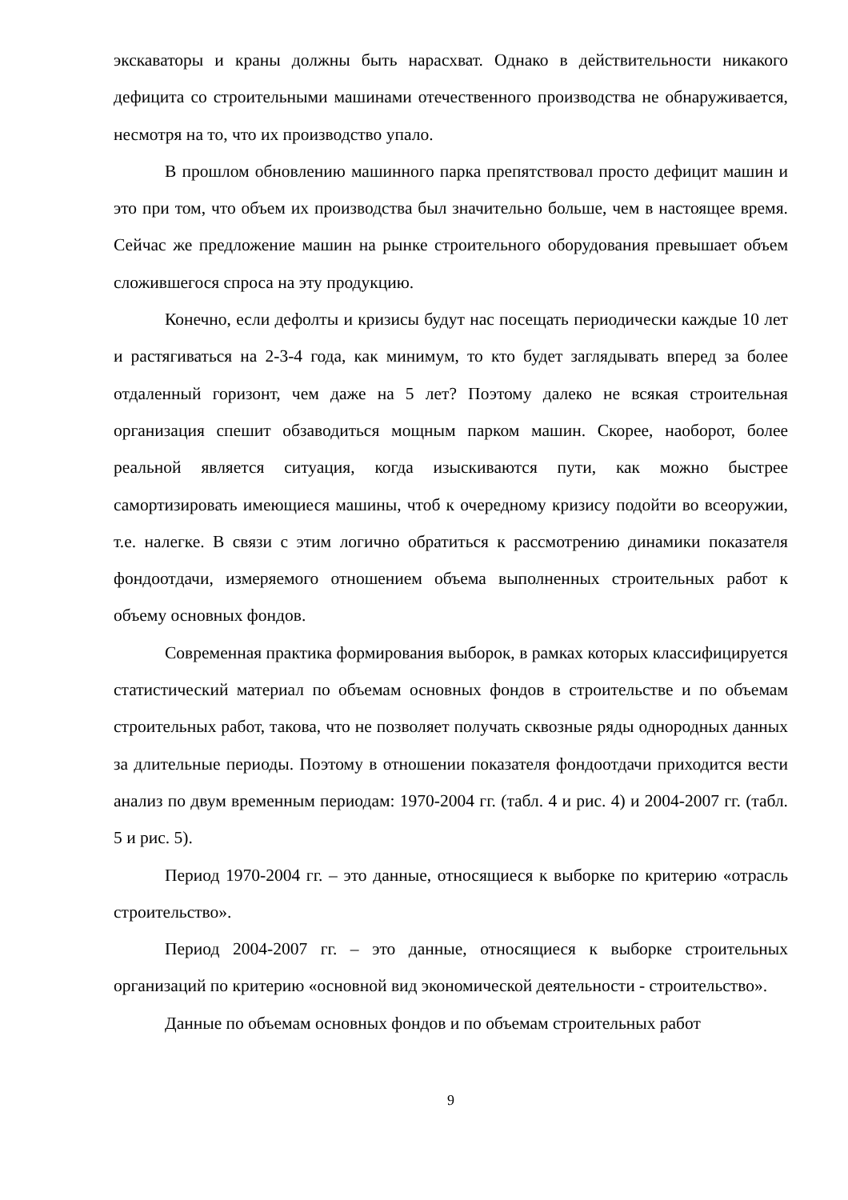экскаваторы и краны должны быть нарасхват. Однако в действительности никакого дефицита со строительными машинами отечественного производства не обнаруживается, несмотря на то, что их производство упало.
В прошлом обновлению машинного парка препятствовал просто дефицит машин и это при том, что объем их производства был значительно больше, чем в настоящее время. Сейчас же предложение машин на рынке строительного оборудования превышает объем сложившегося спроса на эту продукцию.
Конечно, если дефолты и кризисы будут нас посещать периодически каждые 10 лет и растягиваться на 2-3-4 года, как минимум, то кто будет заглядывать вперед за более отдаленный горизонт, чем даже на 5 лет? Поэтому далеко не всякая строительная организация спешит обзаводиться мощным парком машин. Скорее, наоборот, более реальной является ситуация, когда изыскиваются пути, как можно быстрее самортизировать имеющиеся машины, чтоб к очередному кризису подойти во всеоружии, т.е. налегке. В связи с этим логично обратиться к рассмотрению динамики показателя фондоотдачи, измеряемого отношением объема выполненных строительных работ к объему основных фондов.
Современная практика формирования выборок, в рамках которых классифицируется статистический материал по объемам основных фондов в строительстве и по объемам строительных работ, такова, что не позволяет получать сквозные ряды однородных данных за длительные периоды. Поэтому в отношении показателя фондоотдачи приходится вести анализ по двум временным периодам: 1970-2004 гг. (табл. 4 и рис. 4) и 2004-2007 гг. (табл. 5 и рис. 5).
Период 1970-2004 гг. – это данные, относящиеся к выборке по критерию «отрасль строительство».
Период 2004-2007 гг. – это данные, относящиеся к выборке строительных организаций по критерию «основной вид экономической деятельности - строительство».
Данные по объемам основных фондов и по объемам строительных работ
9